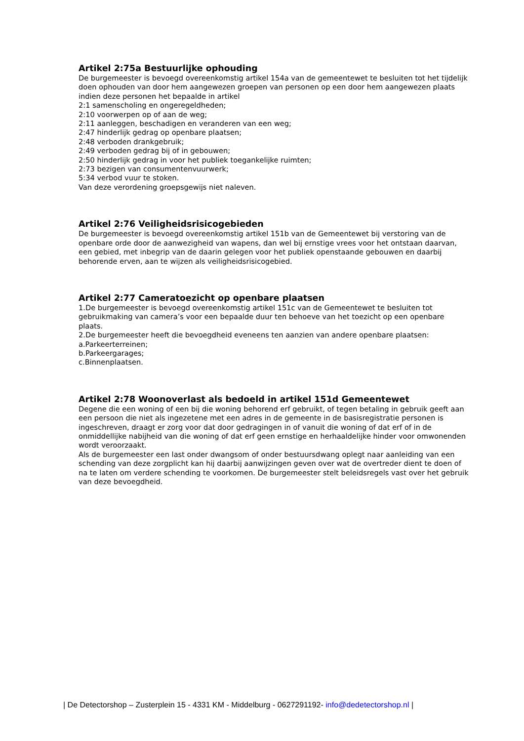Artikel 2:75a Bestuurlijke ophouding
De burgemeester is bevoegd overeenkomstig artikel 154a van de gemeentewet te besluiten tot het tijdelijk doen ophouden van door hem aangewezen groepen van personen op een door hem aangewezen plaats indien deze personen het bepaalde in artikel
2:1 samenscholing en ongeregeldheden;
2:10 voorwerpen op of aan de weg;
2:11 aanleggen, beschadigen en veranderen van een weg;
2:47 hinderlijk gedrag op openbare plaatsen;
2:48 verboden drankgebruik;
2:49 verboden gedrag bij of in gebouwen;
2:50 hinderlijk gedrag in voor het publiek toegankelijke ruimten;
2:73 bezigen van consumentenvuurwerk;
5:34 verbod vuur te stoken.
Van deze verordening groepsgewijs niet naleven.
Artikel 2:76 Veiligheidsrisicogebieden
De burgemeester is bevoegd overeenkomstig artikel 151b van de Gemeentewet bij verstoring van de openbare orde door de aanwezigheid van wapens, dan wel bij ernstige vrees voor het ontstaan daarvan, een gebied, met inbegrip van de daarin gelegen voor het publiek openstaande gebouwen en daarbij behorende erven, aan te wijzen als veiligheidsrisicogebied.
Artikel 2:77 Cameratoezicht op openbare plaatsen
1.De burgemeester is bevoegd overeenkomstig artikel 151c van de Gemeentewet te besluiten tot gebruikmaking van camera’s voor een bepaalde duur ten behoeve van het toezicht op een openbare plaats.
2.De burgemeester heeft die bevoegdheid eveneens ten aanzien van andere openbare plaatsen:
a.Parkeerterreinen;
b.Parkeergarages;
c.Binnenplaatsen.
Artikel 2:78 Woonoverlast als bedoeld in artikel 151d Gemeentewet
Degene die een woning of een bij die woning behorend erf gebruikt, of tegen betaling in gebruik geeft aan een persoon die niet als ingezetene met een adres in de gemeente in de basisregistratie personen is ingeschreven, draagt er zorg voor dat door gedragingen in of vanuit die woning of dat erf of in de onmiddellijke nabijheid van die woning of dat erf geen ernstige en herhaaldelijke hinder voor omwonenden wordt veroorzaakt.
Als de burgemeester een last onder dwangsom of onder bestuursdwang oplegt naar aanleiding van een schending van deze zorgplicht kan hij daarbij aanwijzingen geven over wat de overtreder dient te doen of na te laten om verdere schending te voorkomen. De burgemeester stelt beleidsregels vast over het gebruik van deze bevoegdheid.
| De Detectorshop – Zusterplein 15 - 4331 KM - Middelburg - 0627291192- info@dedetectorshop.nl |